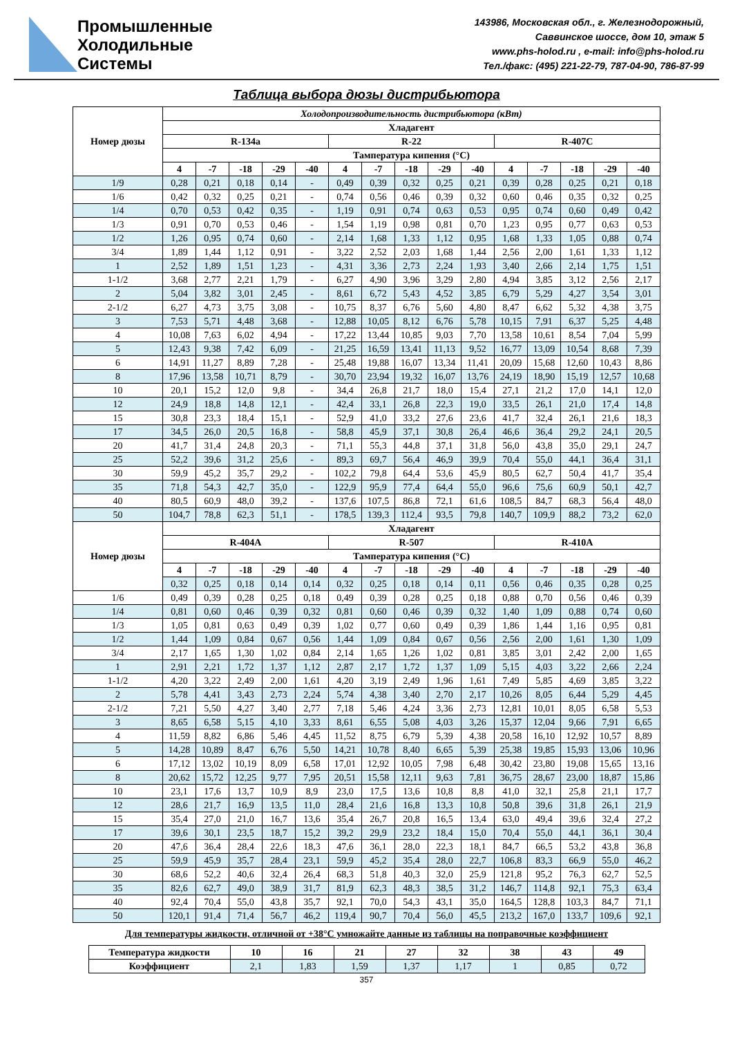Промышленные
Холодильные
Системы
143986, Московская обл., г. Железнодорожный,
Саввинское шоссе, дом 10, этаж 5
www.phs-holod.ru , e-mail: info@phs-holod.ru
Тел./факс: (495) 221-22-79, 787-04-90, 786-87-99
Таблица выбора дюзы дистрибьютора
| Номер дюзы | Холодопроизводительность дистрибьютора (кВт) | | | | | | | | | | | | | | |
| --- | --- | --- | --- | --- | --- | --- | --- | --- | --- | --- | --- | --- | --- | --- | --- |
| | Хладагент | | | | | | | | | | | | | | |
| | R-134a | | | | | R-22 | | | | | R-407C | | | | |
| | Тампература кипения (°C) | | | | | | | | | | | | | | |
| | 4 | -7 | -18 | -29 | -40 | 4 | -7 | -18 | -29 | -40 | 4 | -7 | -18 | -29 | -40 |
| 1/9 | 0,28 | 0,21 | 0,18 | 0,14 | - | 0,49 | 0,39 | 0,32 | 0,25 | 0,21 | 0,39 | 0,28 | 0,25 | 0,21 | 0,18 |
| 1/6 | 0,42 | 0,32 | 0,25 | 0,21 | - | 0,74 | 0,56 | 0,46 | 0,39 | 0,32 | 0,60 | 0,46 | 0,35 | 0,32 | 0,25 |
| 1/4 | 0,70 | 0,53 | 0,42 | 0,35 | - | 1,19 | 0,91 | 0,74 | 0,63 | 0,53 | 0,95 | 0,74 | 0,60 | 0,49 | 0,42 |
| 1/3 | 0,91 | 0,70 | 0,53 | 0,46 | - | 1,54 | 1,19 | 0,98 | 0,81 | 0,70 | 1,23 | 0,95 | 0,77 | 0,63 | 0,53 |
| 1/2 | 1,26 | 0,95 | 0,74 | 0,60 | - | 2,14 | 1,68 | 1,33 | 1,12 | 0,95 | 1,68 | 1,33 | 1,05 | 0,88 | 0,74 |
| 3/4 | 1,89 | 1,44 | 1,12 | 0,91 | - | 3,22 | 2,52 | 2,03 | 1,68 | 1,44 | 2,56 | 2,00 | 1,61 | 1,33 | 1,12 |
| 1 | 2,52 | 1,89 | 1,51 | 1,23 | - | 4,31 | 3,36 | 2,73 | 2,24 | 1,93 | 3,40 | 2,66 | 2,14 | 1,75 | 1,51 |
| 1-1/2 | 3,68 | 2,77 | 2,21 | 1,79 | - | 6,27 | 4,90 | 3,96 | 3,29 | 2,80 | 4,94 | 3,85 | 3,12 | 2,56 | 2,17 |
| 2 | 5,04 | 3,82 | 3,01 | 2,45 | - | 8,61 | 6,72 | 5,43 | 4,52 | 3,85 | 6,79 | 5,29 | 4,27 | 3,54 | 3,01 |
| 2-1/2 | 6,27 | 4,73 | 3,75 | 3,08 | - | 10,75 | 8,37 | 6,76 | 5,60 | 4,80 | 8,47 | 6,62 | 5,32 | 4,38 | 3,75 |
| 3 | 7,53 | 5,71 | 4,48 | 3,68 | - | 12,88 | 10,05 | 8,12 | 6,76 | 5,78 | 10,15 | 7,91 | 6,37 | 5,25 | 4,48 |
| 4 | 10,08 | 7,63 | 6,02 | 4,94 | - | 17,22 | 13,44 | 10,85 | 9,03 | 7,70 | 13,58 | 10,61 | 8,54 | 7,04 | 5,99 |
| 5 | 12,43 | 9,38 | 7,42 | 6,09 | - | 21,25 | 16,59 | 13,41 | 11,13 | 9,52 | 16,77 | 13,09 | 10,54 | 8,68 | 7,39 |
| 6 | 14,91 | 11,27 | 8,89 | 7,28 | - | 25,48 | 19,88 | 16,07 | 13,34 | 11,41 | 20,09 | 15,68 | 12,60 | 10,43 | 8,86 |
| 8 | 17,96 | 13,58 | 10,71 | 8,79 | - | 30,70 | 23,94 | 19,32 | 16,07 | 13,76 | 24,19 | 18,90 | 15,19 | 12,57 | 10,68 |
| 10 | 20,1 | 15,2 | 12,0 | 9,8 | - | 34,4 | 26,8 | 21,7 | 18,0 | 15,4 | 27,1 | 21,2 | 17,0 | 14,1 | 12,0 |
| 12 | 24,9 | 18,8 | 14,8 | 12,1 | - | 42,4 | 33,1 | 26,8 | 22,3 | 19,0 | 33,5 | 26,1 | 21,0 | 17,4 | 14,8 |
| 15 | 30,8 | 23,3 | 18,4 | 15,1 | - | 52,9 | 41,0 | 33,2 | 27,6 | 23,6 | 41,7 | 32,4 | 26,1 | 21,6 | 18,3 |
| 17 | 34,5 | 26,0 | 20,5 | 16,8 | - | 58,8 | 45,9 | 37,1 | 30,8 | 26,4 | 46,6 | 36,4 | 29,2 | 24,1 | 20,5 |
| 20 | 41,7 | 31,4 | 24,8 | 20,3 | - | 71,1 | 55,3 | 44,8 | 37,1 | 31,8 | 56,0 | 43,8 | 35,0 | 29,1 | 24,7 |
| 25 | 52,2 | 39,6 | 31,2 | 25,6 | - | 89,3 | 69,7 | 56,4 | 46,9 | 39,9 | 70,4 | 55,0 | 44,1 | 36,4 | 31,1 |
| 30 | 59,9 | 45,2 | 35,7 | 29,2 | - | 102,2 | 79,8 | 64,4 | 53,6 | 45,9 | 80,5 | 62,7 | 50,4 | 41,7 | 35,4 |
| 35 | 71,8 | 54,3 | 42,7 | 35,0 | - | 122,9 | 95,9 | 77,4 | 64,4 | 55,0 | 96,6 | 75,6 | 60,9 | 50,1 | 42,7 |
| 40 | 80,5 | 60,9 | 48,0 | 39,2 | - | 137,6 | 107,5 | 86,8 | 72,1 | 61,6 | 108,5 | 84,7 | 68,3 | 56,4 | 48,0 |
| 50 | 104,7 | 78,8 | 62,3 | 51,1 | - | 178,5 | 139,3 | 112,4 | 93,5 | 79,8 | 140,7 | 109,9 | 88,2 | 73,2 | 62,0 |
| Номер дюзы | Хладагент | | | | | | | | | | | | | | |
| | R-404A | | | | | R-507 | | | | | R-410A | | | | |
| | Тампература кипения (°C) | | | | | | | | | | | | | | |
| | 4 | -7 | -18 | -29 | -40 | 4 | -7 | -18 | -29 | -40 | 4 | -7 | -18 | -29 | -40 |
| | 0,32 | 0,25 | 0,18 | 0,14 | 0,14 | 0,32 | 0,25 | 0,18 | 0,14 | 0,11 | 0,56 | 0,46 | 0,35 | 0,28 | 0,25 |
| 1/6 | 0,49 | 0,39 | 0,28 | 0,25 | 0,18 | 0,49 | 0,39 | 0,28 | 0,25 | 0,18 | 0,88 | 0,70 | 0,56 | 0,46 | 0,39 |
| 1/4 | 0,81 | 0,60 | 0,46 | 0,39 | 0,32 | 0,81 | 0,60 | 0,46 | 0,39 | 0,32 | 1,40 | 1,09 | 0,88 | 0,74 | 0,60 |
| 1/3 | 1,05 | 0,81 | 0,63 | 0,49 | 0,39 | 1,02 | 0,77 | 0,60 | 0,49 | 0,39 | 1,86 | 1,44 | 1,16 | 0,95 | 0,81 |
| 1/2 | 1,44 | 1,09 | 0,84 | 0,67 | 0,56 | 1,44 | 1,09 | 0,84 | 0,67 | 0,56 | 2,56 | 2,00 | 1,61 | 1,30 | 1,09 |
| 3/4 | 2,17 | 1,65 | 1,30 | 1,02 | 0,84 | 2,14 | 1,65 | 1,26 | 1,02 | 0,81 | 3,85 | 3,01 | 2,42 | 2,00 | 1,65 |
| 1 | 2,91 | 2,21 | 1,72 | 1,37 | 1,12 | 2,87 | 2,17 | 1,72 | 1,37 | 1,09 | 5,15 | 4,03 | 3,22 | 2,66 | 2,24 |
| 1-1/2 | 4,20 | 3,22 | 2,49 | 2,00 | 1,61 | 4,20 | 3,19 | 2,49 | 1,96 | 1,61 | 7,49 | 5,85 | 4,69 | 3,85 | 3,22 |
| 2 | 5,78 | 4,41 | 3,43 | 2,73 | 2,24 | 5,74 | 4,38 | 3,40 | 2,70 | 2,17 | 10,26 | 8,05 | 6,44 | 5,29 | 4,45 |
| 2-1/2 | 7,21 | 5,50 | 4,27 | 3,40 | 2,77 | 7,18 | 5,46 | 4,24 | 3,36 | 2,73 | 12,81 | 10,01 | 8,05 | 6,58 | 5,53 |
| 3 | 8,65 | 6,58 | 5,15 | 4,10 | 3,33 | 8,61 | 6,55 | 5,08 | 4,03 | 3,26 | 15,37 | 12,04 | 9,66 | 7,91 | 6,65 |
| 4 | 11,59 | 8,82 | 6,86 | 5,46 | 4,45 | 11,52 | 8,75 | 6,79 | 5,39 | 4,38 | 20,58 | 16,10 | 12,92 | 10,57 | 8,89 |
| 5 | 14,28 | 10,89 | 8,47 | 6,76 | 5,50 | 14,21 | 10,78 | 8,40 | 6,65 | 5,39 | 25,38 | 19,85 | 15,93 | 13,06 | 10,96 |
| 6 | 17,12 | 13,02 | 10,19 | 8,09 | 6,58 | 17,01 | 12,92 | 10,05 | 7,98 | 6,48 | 30,42 | 23,80 | 19,08 | 15,65 | 13,16 |
| 8 | 20,62 | 15,72 | 12,25 | 9,77 | 7,95 | 20,51 | 15,58 | 12,11 | 9,63 | 7,81 | 36,75 | 28,67 | 23,00 | 18,87 | 15,86 |
| 10 | 23,1 | 17,6 | 13,7 | 10,9 | 8,9 | 23,0 | 17,5 | 13,6 | 10,8 | 8,8 | 41,0 | 32,1 | 25,8 | 21,1 | 17,7 |
| 12 | 28,6 | 21,7 | 16,9 | 13,5 | 11,0 | 28,4 | 21,6 | 16,8 | 13,3 | 10,8 | 50,8 | 39,6 | 31,8 | 26,1 | 21,9 |
| 15 | 35,4 | 27,0 | 21,0 | 16,7 | 13,6 | 35,4 | 26,7 | 20,8 | 16,5 | 13,4 | 63,0 | 49,4 | 39,6 | 32,4 | 27,2 |
| 17 | 39,6 | 30,1 | 23,5 | 18,7 | 15,2 | 39,2 | 29,9 | 23,2 | 18,4 | 15,0 | 70,4 | 55,0 | 44,1 | 36,1 | 30,4 |
| 20 | 47,6 | 36,4 | 28,4 | 22,6 | 18,3 | 47,6 | 36,1 | 28,0 | 22,3 | 18,1 | 84,7 | 66,5 | 53,2 | 43,8 | 36,8 |
| 25 | 59,9 | 45,9 | 35,7 | 28,4 | 23,1 | 59,9 | 45,2 | 35,4 | 28,0 | 22,7 | 106,8 | 83,3 | 66,9 | 55,0 | 46,2 |
| 30 | 68,6 | 52,2 | 40,6 | 32,4 | 26,4 | 68,3 | 51,8 | 40,3 | 32,0 | 25,9 | 121,8 | 95,2 | 76,3 | 62,7 | 52,5 |
| 35 | 82,6 | 62,7 | 49,0 | 38,9 | 31,7 | 81,9 | 62,3 | 48,3 | 38,5 | 31,2 | 146,7 | 114,8 | 92,1 | 75,3 | 63,4 |
| 40 | 92,4 | 70,4 | 55,0 | 43,8 | 35,7 | 92,1 | 70,0 | 54,3 | 43,1 | 35,0 | 164,5 | 128,8 | 103,3 | 84,7 | 71,1 |
| 50 | 120,1 | 91,4 | 71,4 | 56,7 | 46,2 | 119,4 | 90,7 | 70,4 | 56,0 | 45,5 | 213,2 | 167,0 | 133,7 | 109,6 | 92,1 |
Для температуры жидкости, отличной от +38°C умножайте данные из таблицы на поправочные коэффициент
| Температура жидкости | 10 | 16 | 21 | 27 | 32 | 38 | 43 | 49 |
| --- | --- | --- | --- | --- | --- | --- | --- | --- |
| Коэффициент | 2,1 | 1,83 | 1,59 | 1,37 | 1,17 | 1 | 0,85 | 0,72 |
357